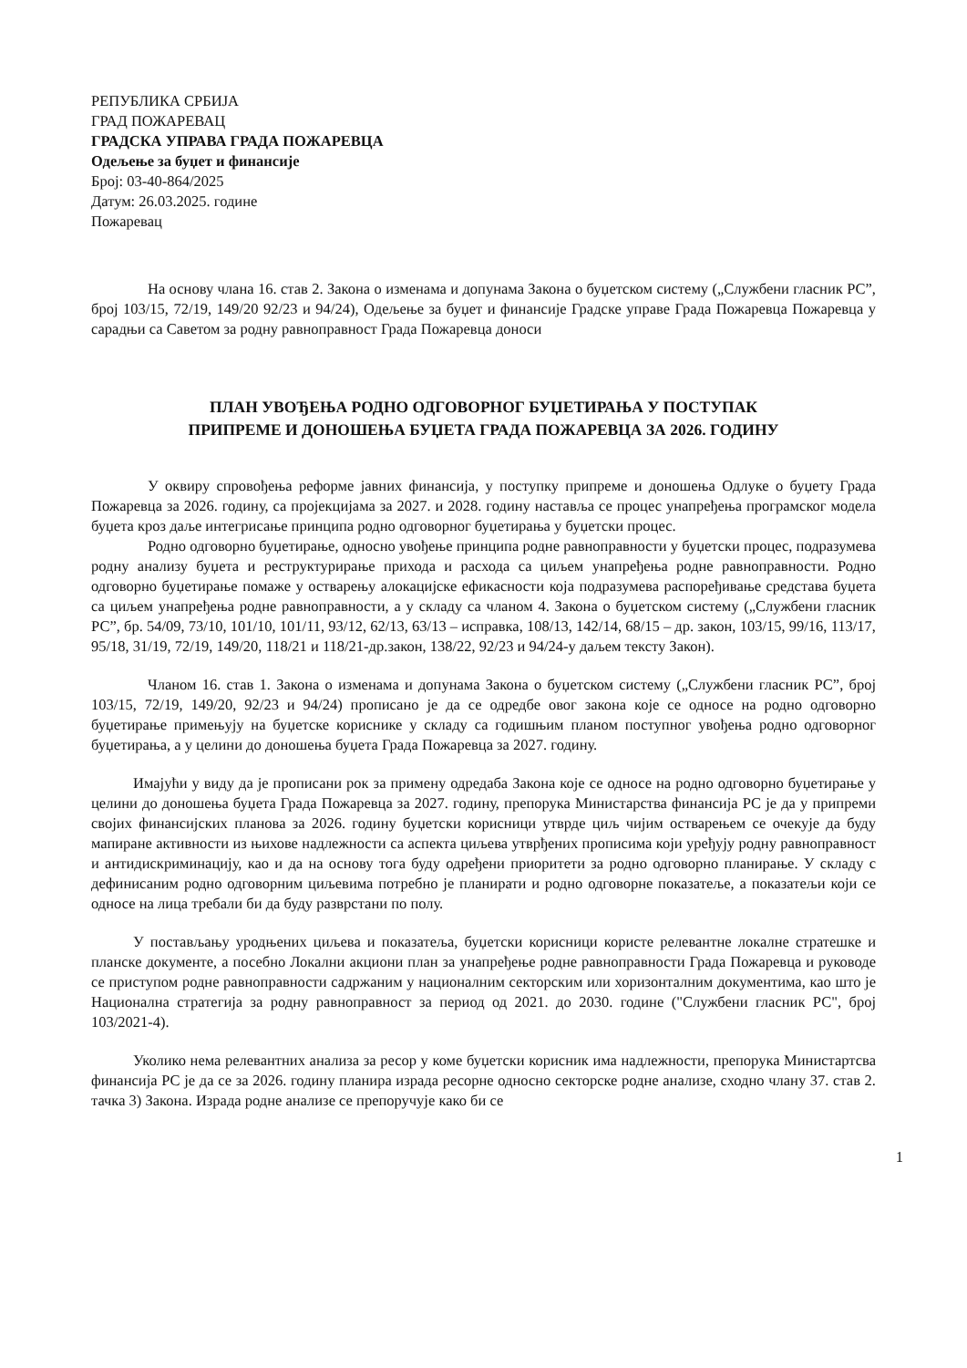РЕПУБЛИКА СРБИЈА
ГРАД ПОЖАРЕВАЦ
ГРАДСКА УПРАВА ГРАДА ПОЖАРЕВЦА
Одељење за буџет и финансије
Број: 03-40-864/2025
Датум: 26.03.2025. године
Пожаревац
На основу члана 16. став 2. Закона о изменама и допунама Закона о буџетском систему („Службени гласник РС”, број 103/15, 72/19, 149/20 92/23 и 94/24), Одељење за буџет и финансије Градске управе Града Пожаревца Пожаревца у сарадњи са Саветом за родну равноправност Града Пожаревца доноси
ПЛАН УВОЂЕЊА РОДНО ОДГОВОРНОГ БУЏЕТИРАЊА У ПОСТУПАК
ПРИПРЕМЕ И ДОНОШЕЊА БУЏЕТА ГРАДА ПОЖАРЕВЦА ЗА 2026. ГОДИНУ
У оквиру спровођења реформе јавних финансија, у поступку припреме и доношења Одлуке о буџету Града Пожаревца за 2026. годину, са пројекцијама за 2027. и 2028. годину наставља се процес унапређења програмског модела буџета кроз даље интегрисање принципа родно одговорног буџетирања у буџетски процес.
Родно одговорно буџетирање, односно увођење принципа родне равноправности у буџетски процес, подразумева родну анализу буџета и реструктурирање прихода и расхода са циљем унапређења родне равноправности. Родно одговорно буџетирање помаже у остварењу алокацијске ефикасности која подразумева распоређивање средстава буџета са циљем унапређења родне равноправности, а у складу са чланом 4. Закона о буџетском систему („Службени гласник РС”, бр. 54/09, 73/10, 101/10, 101/11, 93/12, 62/13, 63/13 – исправка, 108/13, 142/14, 68/15 – др. закон, 103/15, 99/16, 113/17, 95/18, 31/19, 72/19, 149/20, 118/21 и 118/21-др.закон, 138/22, 92/23 и 94/24-у даљем тексту Закон).
Чланом 16. став 1. Закона о изменама и допунама Закона о буџетском систему („Службени гласник РС”, број 103/15, 72/19, 149/20, 92/23 и 94/24) прописано је да се одредбе овог закона које се односе на родно одговорно буџетирање примењују на буџетске кориснике у складу са годишњим планом поступног увођења родно одговорног буџетирања, а у целини до доношења буџета Града Пожаревца за 2027. годину.
Имајући у виду да је прописани рок за примену одредаба Закона које се односе на родно одговорно буџетирање у целини до доношења буџета Града Пожаревца за 2027. годину, препорука Министарства финансија РС је да у припреми својих финансијских планова за 2026. годину буџетски корисници утврде циљ чијим остварењем се очекује да буду мапиране активности из њихове надлежности са аспекта циљева утврђених прописима који уређују родну равноправност и антидискриминацију, као и да на основу тога буду одређени приоритети за родно одговорно планирање. У складу с дефинисаним родно одговорним циљевима потребно је планирати и родно одговорне показатеље, а показатељи који се односе на лица требали би да буду разврстани по полу.
У постављању уродњених циљева и показатеља, буџетски корисници користе релевантне локалне стратешке и планске документе, а посебно Локални акциони план за унапређење родне равноправности Града Пожаревца и руководе се приступом родне равноправности садржаним у националним секторским или хоризонталним документима, као што је Национална стратегија за родну равноправност за период од 2021. до 2030. године ("Службени гласник РС", број 103/2021-4).
Уколико нема релевантних анализа за ресор у коме буџетски корисник има надлежности, препорука Министартсва финансија РС је да се за 2026. годину планира израда ресорне односно секторске родне анализе, сходно члану 37. став 2. тачка 3) Закона. Израда родне анализе се препоручује како би се
1